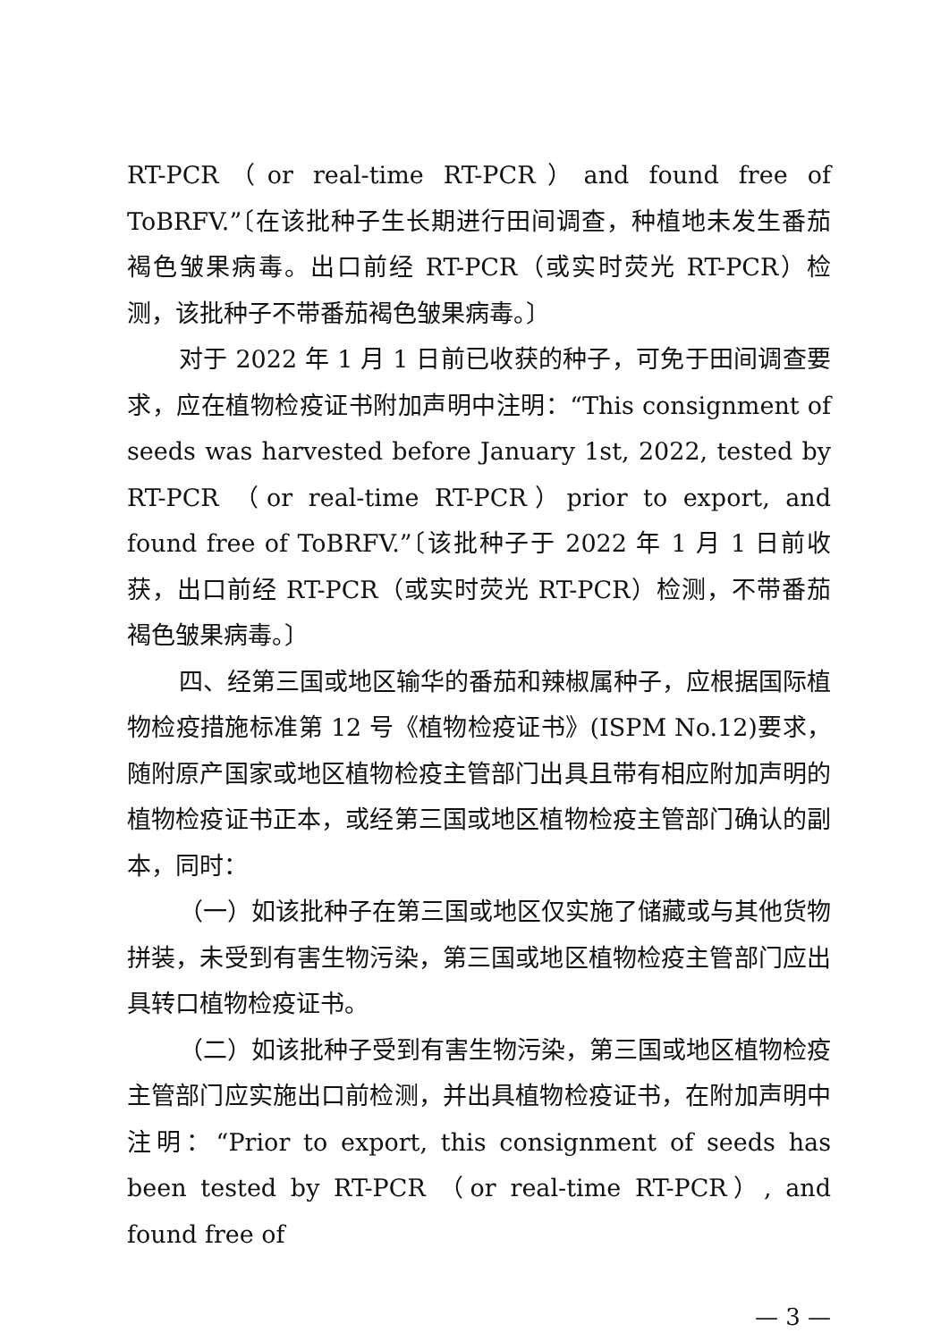RT-PCR（or real-time RT-PCR）and found free of ToBRFV.”〔在该批种子生长期进行田间调查，种植地未发生番茄褐色皱果病毒。出口前经 RT-PCR（或实时荧光 RT-PCR）检测，该批种子不带番茄褐色皱果病毒。〕
对于 2022 年 1 月 1 日前已收获的种子，可免于田间调查要求，应在植物检疫证书附加声明中注明：“This consignment of seeds was harvested before January 1st, 2022, tested by RT-PCR （or real-time RT-PCR）prior to export, and found free of ToBRFV.”〔该批种子于 2022 年 1 月 1 日前收获，出口前经 RT-PCR（或实时荧光 RT-PCR）检测，不带番茄褐色皱果病毒。〕
四、经第三国或地区输华的番茄和辣椒属种子，应根据国际植物检疫措施标准第 12 号《植物检疫证书》(ISPM No.12)要求，随附原产国家或地区植物检疫主管部门出具且带有相应附加声明的植物检疫证书正本，或经第三国或地区植物检疫主管部门确认的副本，同时：
（一）如该批种子在第三国或地区仅实施了储藏或与其他货物拼装，未受到有害生物污染，第三国或地区植物检疫主管部门应出具转口植物检疫证书。
（二）如该批种子受到有害生物污染，第三国或地区植物检疫主管部门应实施出口前检测，并出具植物检疫证书，在附加声明中注明：“Prior to export, this consignment of seeds has been tested by RT-PCR （or real-time RT-PCR）, and found free of
— 3 —